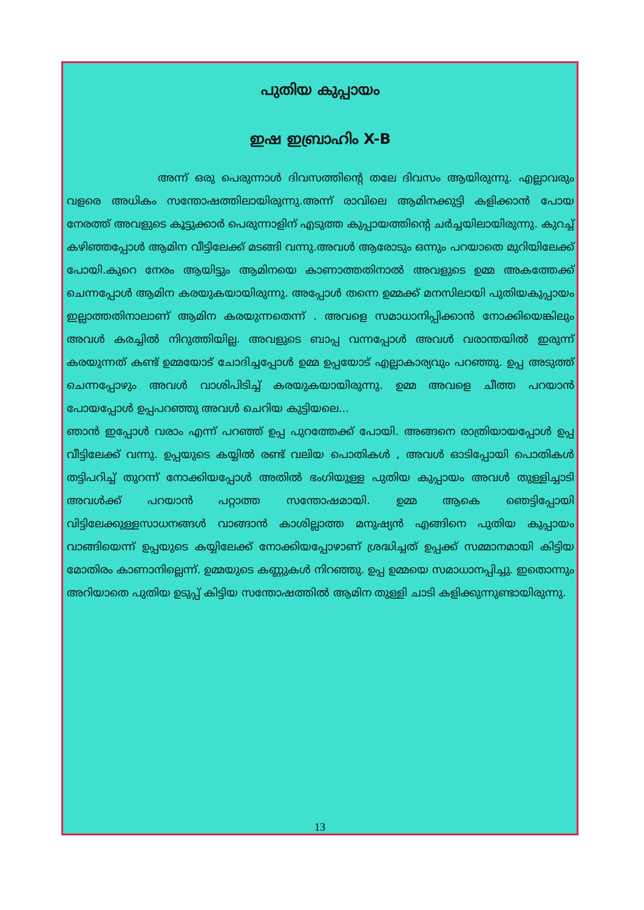പുതിയ കുപ്പായം
ഇഷ ഇബ്രാഹിം X-B
അന്ന് ഒരു പെരുന്നാൾ ദിവസത്തിന്റെ തലേ ദിവസം ആയിരുന്നു. എല്ലാവരും വളരെ അധികം സന്തോഷത്തിലായിരുന്നു.അന്ന് രാവിലെ ആമിനക്കുട്ടി കളിക്കാൻ പോയ നേരത്ത് അവളുടെ കൂട്ടുക്കാർ പെരുന്നാളിന് എടുത്ത കുപ്പായത്തിന്റെ ചർച്ചയിലായിരുന്നു. കുറച്ച് കഴിഞ്ഞപ്പോൾ ആമിന വീട്ടിലേക്ക് മടങ്ങി വന്നു.അവൾ ആരോടും ഒന്നും പറയാതെ മുറിയിലേക്ക് പോയി.കുറെ നേരം ആയിട്ടും ആമിനയെ കാണാത്തതിനാൽ അവളുടെ ഉമ്മ അകത്തേക്ക് ചെന്നപ്പോൾ ആമിന കരയുകയായിരുന്നു. അപ്പോൾ തന്നെ ഉമ്മക്ക് മനസിലായി പുതിയകുപ്പായം ഇല്ലാത്തതിനാലാണ് ആമിന കരയുന്നതെന്ന് . അവളെ സമാധാനിപ്പിക്കാൻ നോക്കിയെങ്കിലും അവൾ കരച്ചിൽ നിറുത്തിയില്ല. അവളുടെ ബാപ്പ വന്നപ്പോൾ അവൾ വരാന്തയിൽ ഇരുന്ന് കരയുന്നത് കണ്ട് ഉമ്മയോട് ചോദിച്ചപ്പോൾ ഉമ്മ ഉപ്പയോട് എല്ലാകാര്യവും പറഞ്ഞു. ഉപ്പ അടുത്ത് ചെന്നപ്പോഴും അവൾ വാശിപിടിച്ച് കരയുകയായിരുന്നു. ഉമ്മ അവളെ ചീത്ത പറയാൻ പോയപ്പോൾ ഉപ്പപറഞ്ഞു അവൾ ചെറിയ കുട്ടിയലെ...
ഞാൻ ഇപ്പോൾ വരാം എന്ന് പറഞ്ഞ് ഉപ്പ പുറത്തേക്ക് പോയി. അങ്ങനെ രാത്രിയായപ്പോൾ ഉപ്പ വീട്ടിലേക്ക് വന്നു. ഉപ്പയുടെ കയ്യിൽ രണ്ട് വലിയ പൊതികൾ , അവൾ ഓടിപ്പോയി പൊതികൾ തട്ടിപറിച്ച് തുറന്ന് നോക്കിയപ്പോൾ അതിൽ ഭംഗിയുള്ള പുതിയ കുപ്പായം അവൾ തുള്ളിച്ചാടി അവൾക്ക് പറയാൻ പറ്റാത്ത സന്തോഷമായി. ഉമ്മ ആകെ ഞെട്ടിപ്പോയി വിട്ടിലേക്കുള്ളസാധനങ്ങൾ വാങ്ങാൻ കാശില്ലാത്ത മനുഷ്യൻ എങ്ങിനെ പുതിയ കുപ്പായം വാങ്ങിയെന്ന് ഉപ്പയുടെ കയ്യിലേക്ക് നോക്കിയപ്പോഴാണ് ശ്രദ്ധിച്ചത് ഉപ്പക്ക് സമ്മാനമായി കിട്ടിയ മോതിരം കാണാനില്ലെന്ന്. ഉമ്മയുടെ കണ്ണുകൾ നിറഞ്ഞു. ഉപ്പ ഉമ്മയെ സമാധാനപ്പിച്ചു. ഇതൊന്നും അറിയാതെ പുതിയ ഉടുപ്പ് കിട്ടിയ സന്തോഷത്തിൽ ആമിന തുള്ളി ചാടി കളിക്കുന്നുണ്ടായിരുന്നു.
13